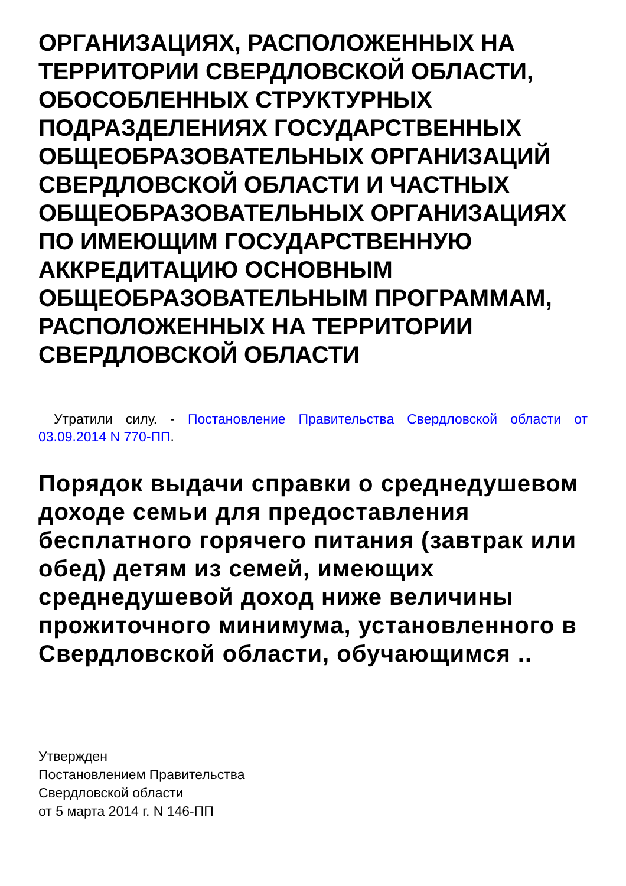ОРГАНИЗАЦИЯХ, РАСПОЛОЖЕННЫХ НА ТЕРРИТОРИИ СВЕРДЛОВСКОЙ ОБЛАСТИ, ОБОСОБЛЕННЫХ СТРУКТУРНЫХ ПОДРАЗДЕЛЕНИЯХ ГОСУДАРСТВЕННЫХ ОБЩЕОБРАЗОВАТЕЛЬНЫХ ОРГАНИЗАЦИЙ СВЕРДЛОВСКОЙ ОБЛАСТИ И ЧАСТНЫХ ОБЩЕОБРАЗОВАТЕЛЬНЫХ ОРГАНИЗАЦИЯХ ПО ИМЕЮЩИМ ГОСУДАРСТВЕННУЮ АККРЕДИТАЦИЮ ОСНОВНЫМ ОБЩЕОБРАЗОВАТЕЛЬНЫМ ПРОГРАММАМ, РАСПОЛОЖЕННЫХ НА ТЕРРИТОРИИ СВЕРДЛОВСКОЙ ОБЛАСТИ
Утратили силу. - Постановление Правительства Свердловской области от 03.09.2014 N 770-ПП.
Порядок выдачи справки о среднедушевом доходе семьи для предоставления бесплатного горячего питания (завтрак или обед) детям из семей, имеющих среднедушевой доход ниже величины прожиточного минимума, установленного в Свердловской области, обучающимся ..
Утвержден
Постановлением Правительства
Свердловской области
от 5 марта 2014 г. N 146-ПП